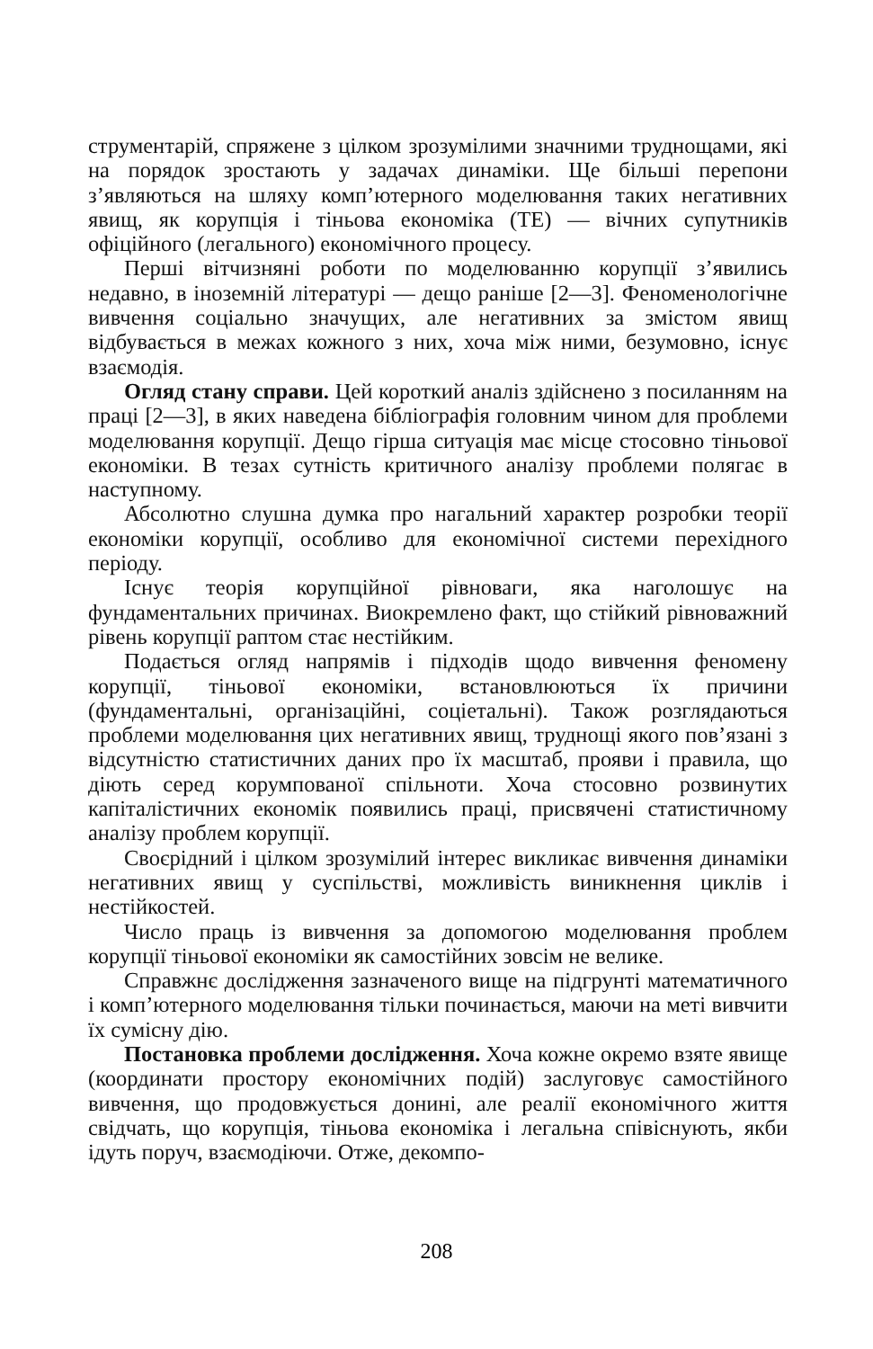струментарій, спряжене з цілком зрозумілими значними труднощами, які на порядок зростають у задачах динаміки. Ще більші перепони з’являються на шляху комп’ютерного моделювання таких негативних явищ, як корупція і тіньова економіка (ТЕ) — вічних супутників офіційного (легального) економічного процесу.
Перші вітчизняні роботи по моделюванню корупції з’явились недавно, в іноземній літературі — дещо раніше [2—3]. Феноменологічне вивчення соціально значущих, але негативних за змістом явищ відбувається в межах кожного з них, хоча між ними, безумовно, існує взаємодія.
Огляд стану справи. Цей короткий аналіз здійснено з посиланням на праці [2—3], в яких наведена бібліографія головним чином для проблеми моделювання корупції. Дещо гірша ситуація має місце стосовно тіньової економіки. В тезах сутність критичного аналізу проблеми полягає в наступному.
Абсолютно слушна думка про нагальний характер розробки теорії економіки корупції, особливо для економічної системи перехідного періоду.
Існує теорія корупційної рівноваги, яка наголошує на фундаментальних причинах. Виокремлено факт, що стійкий рівноважний рівень корупції раптом стає нестійким.
Подається огляд напрямів і підходів щодо вивчення феномену корупції, тіньової економіки, встановлюються їх причини (фундаментальні, організаційні, соціетальні). Також розглядаються проблеми моделювання цих негативних явищ, труднощі якого пов’язані з відсутністю статистичних даних про їх масштаб, прояви і правила, що діють серед корумпованої спільноти. Хоча стосовно розвинутих капіталістичних економік появились праці, присвячені статистичному аналізу проблем корупції.
Своєрідний і цілком зрозумілий інтерес викликає вивчення динаміки негативних явищ у суспільстві, можливість виникнення циклів і нестійкостей.
Число праць із вивчення за допомогою моделювання проблем корупції тіньової економіки як самостійних зовсім не велике.
Справжнє дослідження зазначеного вище на підгрунті математичного і комп’ютерного моделювання тільки починається, маючи на меті вивчити їх сумісну дію.
Постановка проблеми дослідження. Хоча кожне окремо взяте явище (координати простору економічних подій) заслуговує самостійного вивчення, що продовжується донині, але реалії економічного життя свідчать, що корупція, тіньова економіка і легальна співіснують, якби ідуть поруч, взаємодіючи. Отже, декомпо-
208